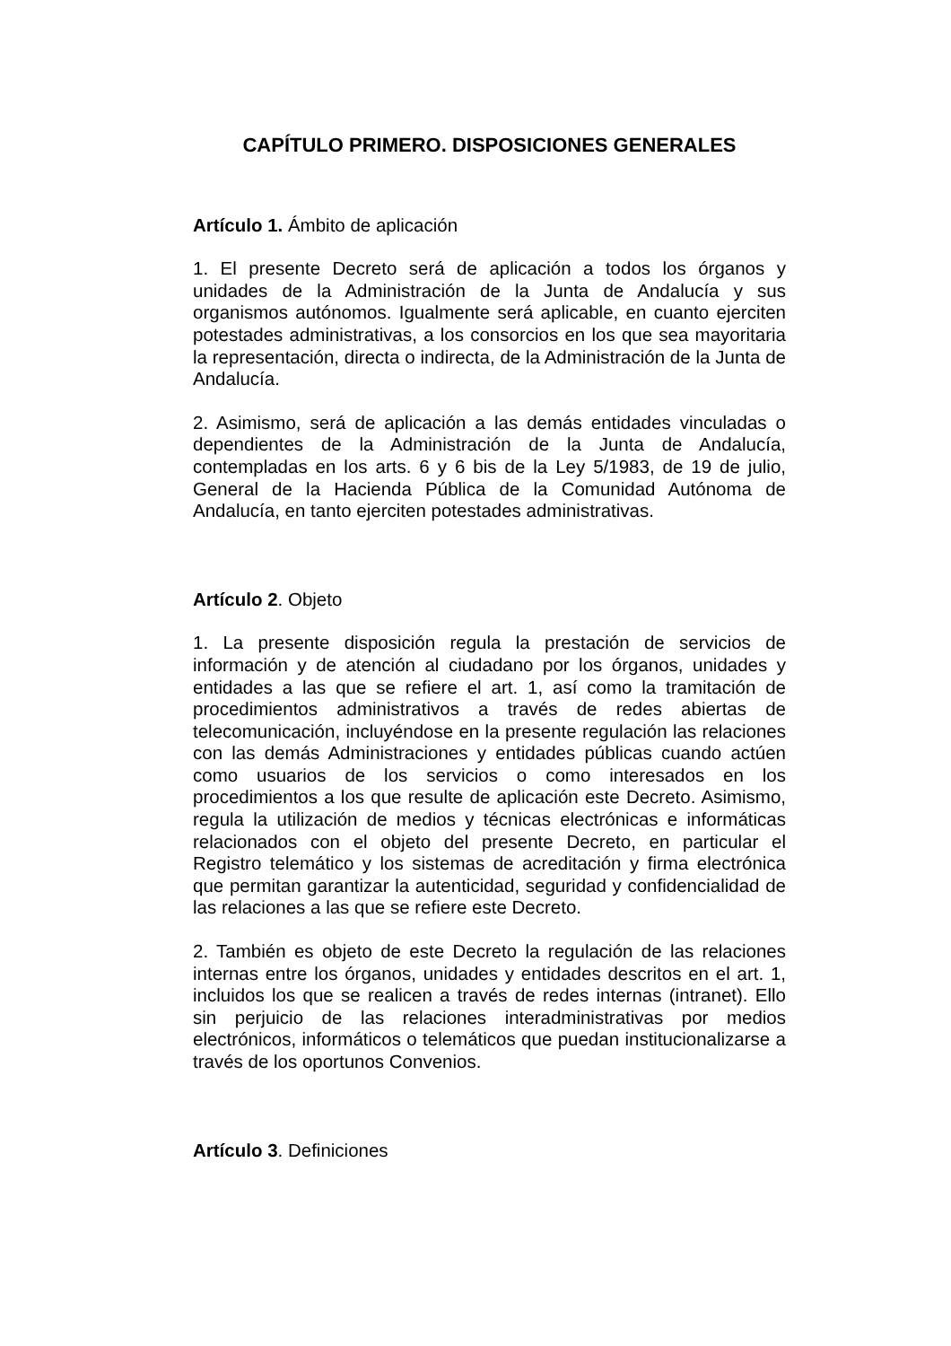CAPÍTULO PRIMERO. DISPOSICIONES GENERALES
Artículo 1. Ámbito de aplicación
1. El presente Decreto será de aplicación a todos los órganos y unidades de la Administración de la Junta de Andalucía y sus organismos autónomos. Igualmente será aplicable, en cuanto ejerciten potestades administrativas, a los consorcios en los que sea mayoritaria la representación, directa o indirecta, de la Administración de la Junta de Andalucía.
2. Asimismo, será de aplicación a las demás entidades vinculadas o dependientes de la Administración de la Junta de Andalucía, contempladas en los arts. 6 y 6 bis de la Ley 5/1983, de 19 de julio, General de la Hacienda Pública de la Comunidad Autónoma de Andalucía, en tanto ejerciten potestades administrativas.
Artículo 2. Objeto
1. La presente disposición regula la prestación de servicios de información y de atención al ciudadano por los órganos, unidades y entidades a las que se refiere el art. 1, así como la tramitación de procedimientos administrativos a través de redes abiertas de telecomunicación, incluyéndose en la presente regulación las relaciones con las demás Administraciones y entidades públicas cuando actúen como usuarios de los servicios o como interesados en los procedimientos a los que resulte de aplicación este Decreto. Asimismo, regula la utilización de medios y técnicas electrónicas e informáticas relacionados con el objeto del presente Decreto, en particular el Registro telemático y los sistemas de acreditación y firma electrónica que permitan garantizar la autenticidad, seguridad y confidencialidad de las relaciones a las que se refiere este Decreto.
2. También es objeto de este Decreto la regulación de las relaciones internas entre los órganos, unidades y entidades descritos en el art. 1, incluidos los que se realicen a través de redes internas (intranet). Ello sin perjuicio de las relaciones interadministrativas por medios electrónicos, informáticos o telemáticos que puedan institucionalizarse a través de los oportunos Convenios.
Artículo 3. Definiciones